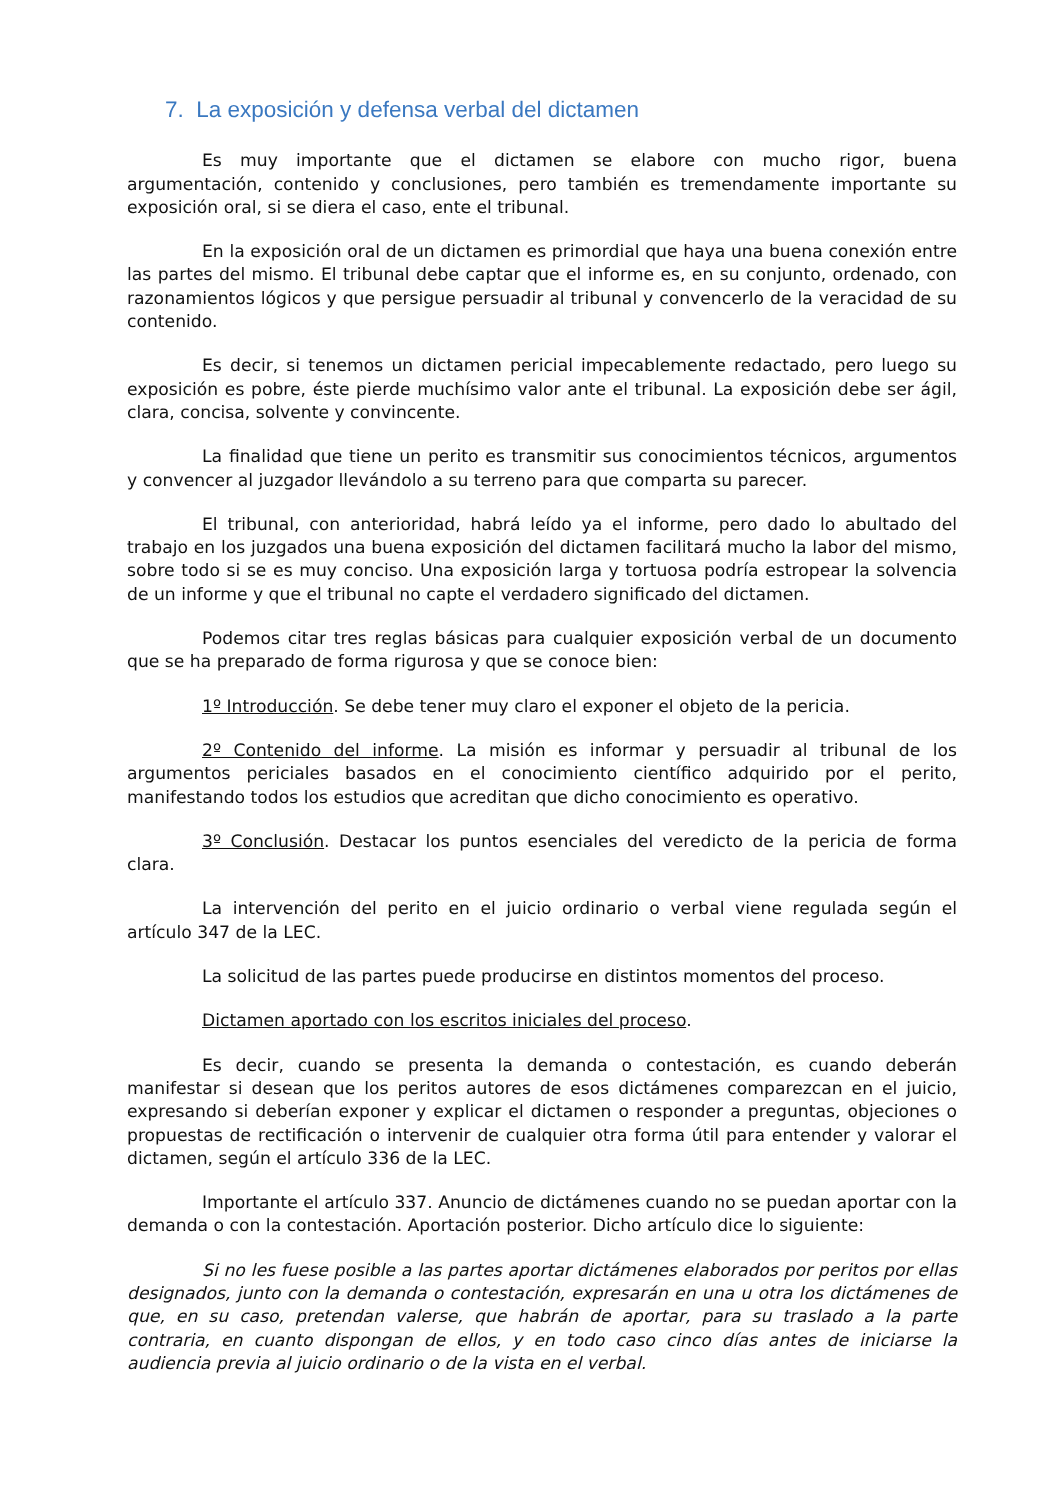7. La exposición y defensa verbal del dictamen
Es muy importante que el dictamen se elabore con mucho rigor, buena argumentación, contenido y conclusiones, pero también es tremendamente importante su exposición oral, si se diera el caso, ente el tribunal.
En la exposición oral de un dictamen es primordial que haya una buena conexión entre las partes del mismo. El tribunal debe captar que el informe es, en su conjunto, ordenado, con razonamientos lógicos y que persigue persuadir al tribunal y convencerlo de la veracidad de su contenido.
Es decir, si tenemos un dictamen pericial impecablemente redactado, pero luego su exposición es pobre, éste pierde muchísimo valor ante el tribunal. La exposición debe ser ágil, clara, concisa, solvente y convincente.
La finalidad que tiene un perito es transmitir sus conocimientos técnicos, argumentos y convencer al juzgador llevándolo a su terreno para que comparta su parecer.
El tribunal, con anterioridad, habrá leído ya el informe, pero dado lo abultado del trabajo en los juzgados una buena exposición del dictamen facilitará mucho la labor del mismo, sobre todo si se es muy conciso. Una exposición larga y tortuosa podría estropear la solvencia de un informe y que el tribunal no capte el verdadero significado del dictamen.
Podemos citar tres reglas básicas para cualquier exposición verbal de un documento que se ha preparado de forma rigurosa y que se conoce bien:
1º Introducción. Se debe tener muy claro el exponer el objeto de la pericia.
2º Contenido del informe. La misión es informar y persuadir al tribunal de los argumentos periciales basados en el conocimiento científico adquirido por el perito, manifestando todos los estudios que acreditan que dicho conocimiento es operativo.
3º Conclusión. Destacar los puntos esenciales del veredicto de la pericia de forma clara.
La intervención del perito en el juicio ordinario o verbal viene regulada según el artículo 347 de la LEC.
La solicitud de las partes puede producirse en distintos momentos del proceso.
Dictamen aportado con los escritos iniciales del proceso.
Es decir, cuando se presenta la demanda o contestación, es cuando deberán manifestar si desean que los peritos autores de esos dictámenes comparezcan en el juicio, expresando si deberían exponer y explicar el dictamen o responder a preguntas, objeciones o propuestas de rectificación o intervenir de cualquier otra forma útil para entender y valorar el dictamen, según el artículo 336 de la LEC.
Importante el artículo 337. Anuncio de dictámenes cuando no se puedan aportar con la demanda o con la contestación. Aportación posterior. Dicho artículo dice lo siguiente:
Si no les fuese posible a las partes aportar dictámenes elaborados por peritos por ellas designados, junto con la demanda o contestación, expresarán en una u otra los dictámenes de que, en su caso, pretendan valerse, que habrán de aportar, para su traslado a la parte contraria, en cuanto dispongan de ellos, y en todo caso cinco días antes de iniciarse la audiencia previa al juicio ordinario o de la vista en el verbal.